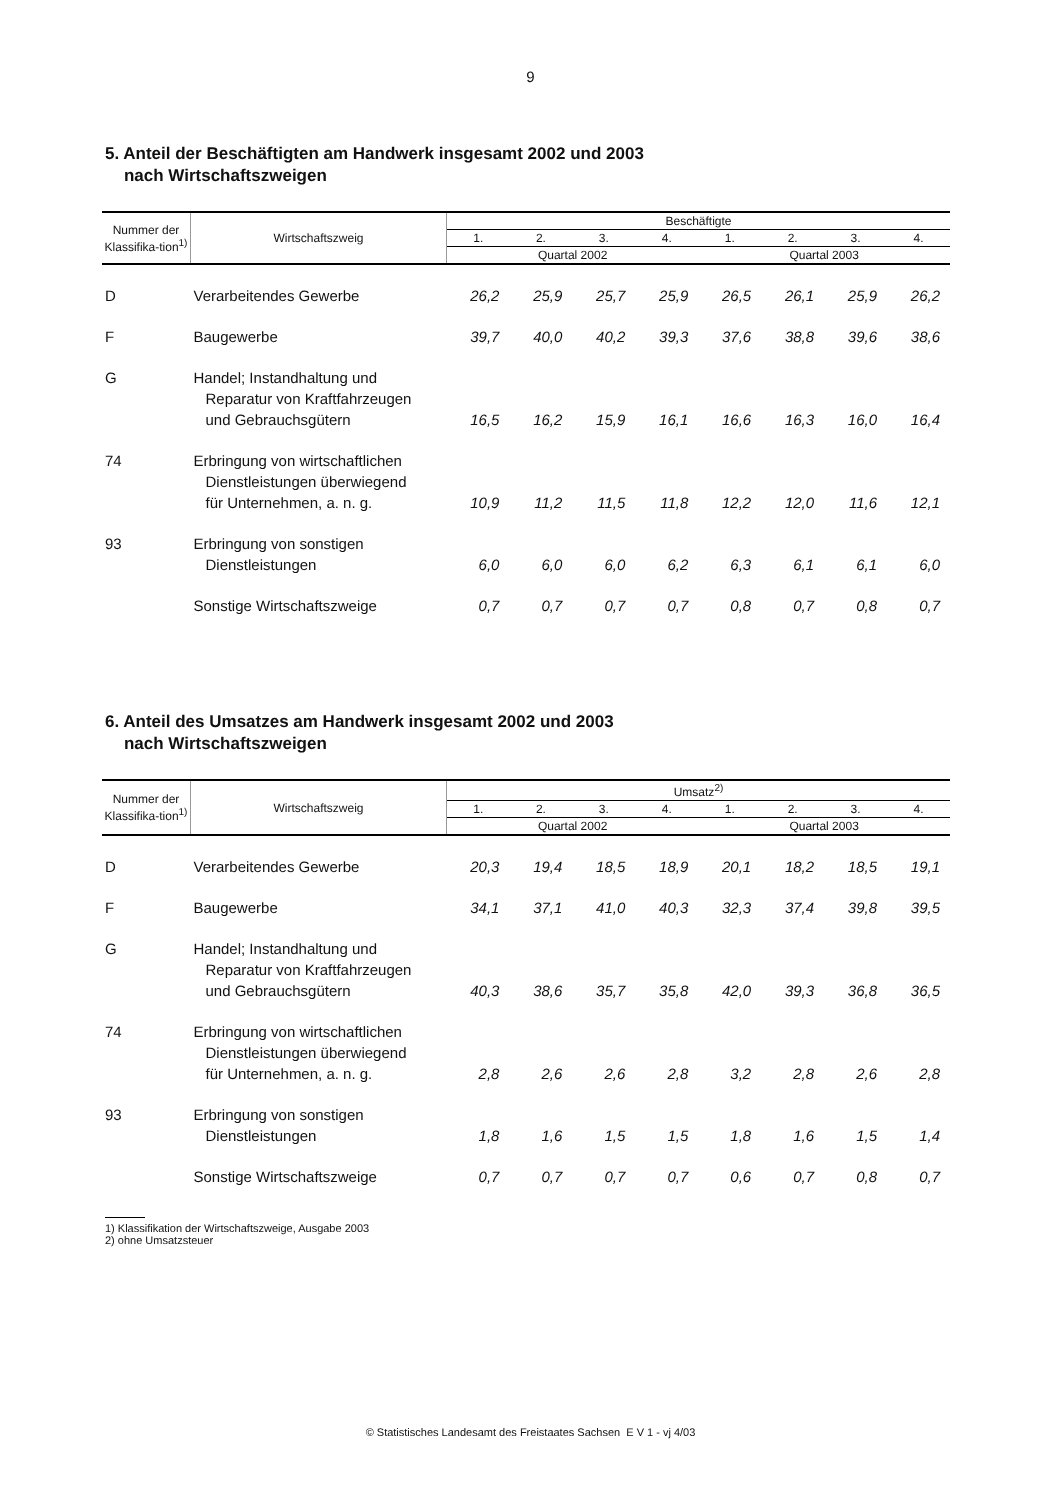9
5. Anteil der Beschäftigten am Handwerk insgesamt 2002 und 2003
nach Wirtschaftszweigen
| Nummer der Klassifika-tion<sup>1)</sup> | Wirtschaftszweig | Beschäftigte | | | | | | | |
| --- | --- | --- | --- | --- | --- | --- | --- | --- | --- |
| | | 1. | 2. | 3. | 4. | 1. | 2. | 3. | 4. |
| | | Quartal 2002 | | | | Quartal 2003 | | | |
| D | Verarbeitendes Gewerbe | 26,2 | 25,9 | 25,7 | 25,9 | 26,5 | 26,1 | 25,9 | 26,2 |
| F | Baugewerbe | 39,7 | 40,0 | 40,2 | 39,3 | 37,6 | 38,8 | 39,6 | 38,6 |
| G | Handel; Instandhaltung und Reparatur von Kraftfahrzeugen und Gebrauchsgütern | 16,5 | 16,2 | 15,9 | 16,1 | 16,6 | 16,3 | 16,0 | 16,4 |
| 74 | Erbringung von wirtschaftlichen Dienstleistungen überwiegend für Unternehmen, a. n. g. | 10,9 | 11,2 | 11,5 | 11,8 | 12,2 | 12,0 | 11,6 | 12,1 |
| 93 | Erbringung von sonstigen Dienstleistungen | 6,0 | 6,0 | 6,0 | 6,2 | 6,3 | 6,1 | 6,1 | 6,0 |
| | Sonstige Wirtschaftszweige | 0,7 | 0,7 | 0,7 | 0,7 | 0,8 | 0,7 | 0,8 | 0,7 |
6. Anteil des Umsatzes am Handwerk insgesamt 2002 und 2003
nach Wirtschaftszweigen
| Nummer der Klassifika-tion<sup>1)</sup> | Wirtschaftszweig | Umsatz<sup>2)</sup> | | | | | | | |
| --- | --- | --- | --- | --- | --- | --- | --- | --- | --- |
| | | 1. | 2. | 3. | 4. | 1. | 2. | 3. | 4. |
| | | Quartal 2002 | | | | Quartal 2003 | | | |
| D | Verarbeitendes Gewerbe | 20,3 | 19,4 | 18,5 | 18,9 | 20,1 | 18,2 | 18,5 | 19,1 |
| F | Baugewerbe | 34,1 | 37,1 | 41,0 | 40,3 | 32,3 | 37,4 | 39,8 | 39,5 |
| G | Handel; Instandhaltung und Reparatur von Kraftfahrzeugen und Gebrauchsgütern | 40,3 | 38,6 | 35,7 | 35,8 | 42,0 | 39,3 | 36,8 | 36,5 |
| 74 | Erbringung von wirtschaftlichen Dienstleistungen überwiegend für Unternehmen, a. n. g. | 2,8 | 2,6 | 2,6 | 2,8 | 3,2 | 2,8 | 2,6 | 2,8 |
| 93 | Erbringung von sonstigen Dienstleistungen | 1,8 | 1,6 | 1,5 | 1,5 | 1,8 | 1,6 | 1,5 | 1,4 |
| | Sonstige Wirtschaftszweige | 0,7 | 0,7 | 0,7 | 0,7 | 0,6 | 0,7 | 0,8 | 0,7 |
1) Klassifikation der Wirtschaftszweige, Ausgabe 2003
2) ohne Umsatzsteuer
© Statistisches Landesamt des Freistaates Sachsen E V 1 - vj 4/03